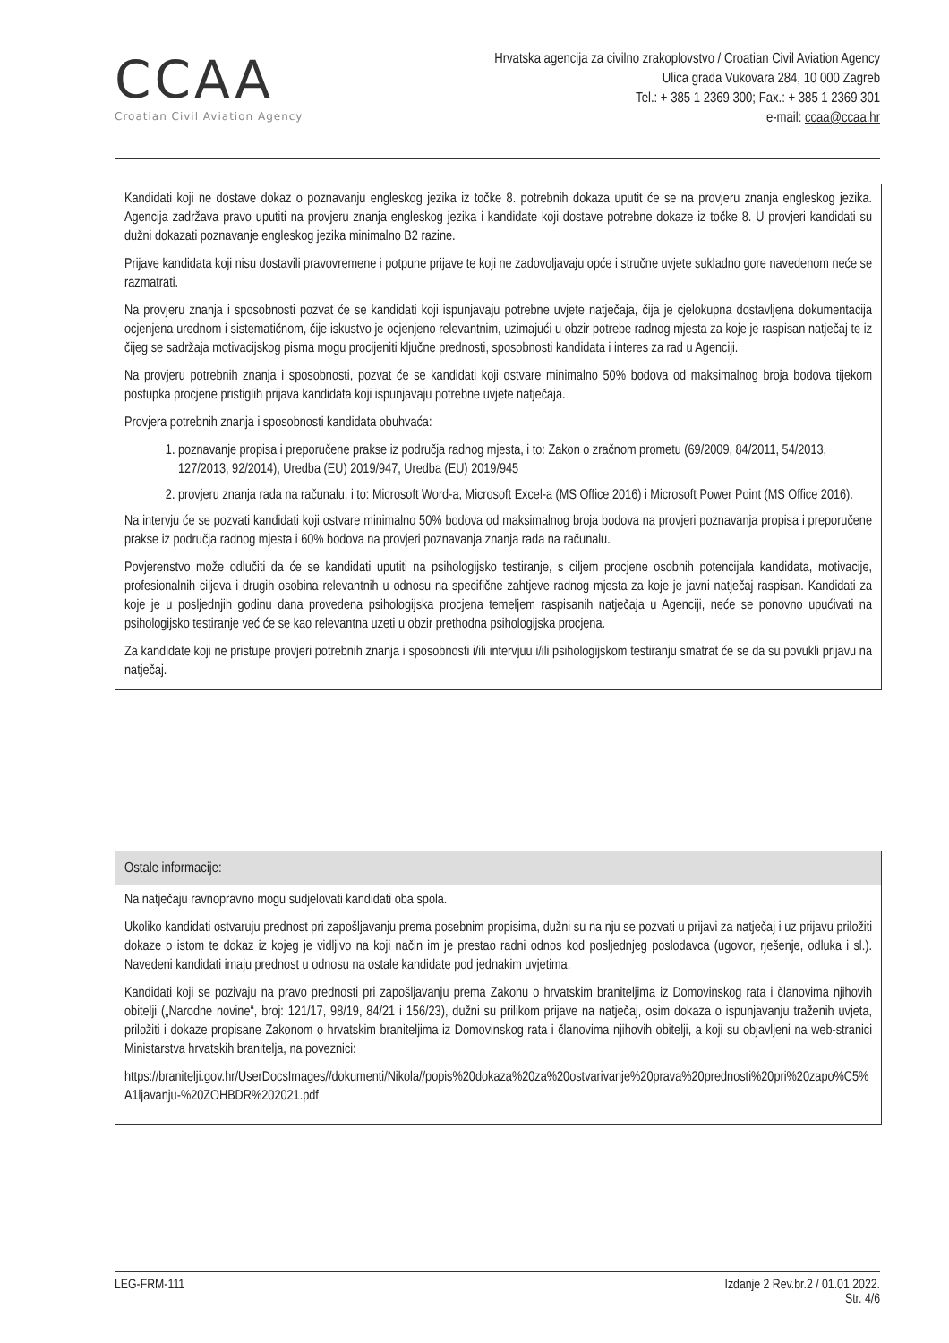CCAA
Croatian Civil Aviation Agency
Hrvatska agencija za civilno zrakoplovstvo / Croatian Civil Aviation Agency
Ulica grada Vukovara 284, 10 000 Zagreb
Tel.: + 385 1 2369 300; Fax.: + 385 1 2369 301
e-mail: ccaa@ccaa.hr
Kandidati koji ne dostave dokaz o poznavanju engleskog jezika iz točke 8. potrebnih dokaza uputit će se na provjeru znanja engleskog jezika. Agencija zadržava pravo uputiti na provjeru znanja engleskog jezika i kandidate koji dostave potrebne dokaze iz točke 8. U provjeri kandidati su dužni dokazati poznavanje engleskog jezika minimalno B2 razine.
Prijave kandidata koji nisu dostavili pravovremene i potpune prijave te koji ne zadovoljavaju opće i stručne uvjete sukladno gore navedenom neće se razmatrati.
Na provjeru znanja i sposobnosti pozvat će se kandidati koji ispunjavaju potrebne uvjete natječaja, čija je cjelokupna dostavljena dokumentacija ocjenjena urednom i sistematičnom, čije iskustvo je ocjenjeno relevantnim, uzimajući u obzir potrebe radnog mjesta za koje je raspisan natječaj te iz čijeg se sadržaja motivacijskog pisma mogu procijeniti ključne prednosti, sposobnosti kandidata i interes za rad u Agenciji.
Na provjeru potrebnih znanja i sposobnosti, pozvat će se kandidati koji ostvare minimalno 50% bodova od maksimalnog broja bodova tijekom postupka procjene pristiglih prijava kandidata koji ispunjavaju potrebne uvjete natječaja.
Provjera potrebnih znanja i sposobnosti kandidata obuhvaća:
1. poznavanje propisa i preporučene prakse iz područja radnog mjesta, i to: Zakon o zračnom prometu (69/2009, 84/2011, 54/2013, 127/2013, 92/2014), Uredba (EU) 2019/947, Uredba (EU) 2019/945
2. provjeru znanja rada na računalu, i to: Microsoft Word-a, Microsoft Excel-a (MS Office 2016) i Microsoft Power Point (MS Office 2016).
Na intervju će se pozvati kandidati koji ostvare minimalno 50% bodova od maksimalnog broja bodova na provjeri poznavanja propisa i preporučene prakse iz područja radnog mjesta i 60% bodova na provjeri poznavanja znanja rada na računalu.
Povjerenstvo može odlučiti da će se kandidati uputiti na psihologijsko testiranje, s ciljem procjene osobnih potencijala kandidata, motivacije, profesionalnih ciljeva i drugih osobina relevantnih u odnosu na specifične zahtjeve radnog mjesta za koje je javni natječaj raspisan. Kandidati za koje je u posljednjih godinu dana provedena psihologijska procjena temeljem raspisanih natječaja u Agenciji, neće se ponovno upućivati na psihologijsko testiranje već će se kao relevantna uzeti u obzir prethodna psihologijska procjena.
Za kandidate koji ne pristupe provjeri potrebnih znanja i sposobnosti i/ili intervjuu i/ili psihologijskom testiranju smatrat će se da su povukli prijavu na natječaj.
Ostale informacije:
Na natječaju ravnopravno mogu sudjelovati kandidati oba spola.
Ukoliko kandidati ostvaruju prednost pri zapošljavanju prema posebnim propisima, dužni su na nju se pozvati u prijavi za natječaj i uz prijavu priložiti dokaze o istom te dokaz iz kojeg je vidljivo na koji način im je prestao radni odnos kod posljednjeg poslodavca (ugovor, rješenje, odluka i sl.). Navedeni kandidati imaju prednost u odnosu na ostale kandidate pod jednakim uvjetima.
Kandidati koji se pozivaju na pravo prednosti pri zapošljavanju prema Zakonu o hrvatskim braniteljima iz Domovinskog rata i članovima njihovih obitelji („Narodne novine“, broj: 121/17, 98/19, 84/21 i 156/23), dužni su prilikom prijave na natječaj, osim dokaza o ispunjavanju traženih uvjeta, priložiti i dokaze propisane Zakonom o hrvatskim braniteljima iz Domovinskog rata i članovima njihovih obitelji, a koji su objavljeni na web-stranici Ministarstva hrvatskih branitelja, na poveznici:
https://branitelji.gov.hr/UserDocsImages//dokumenti/Nikola//popis%20dokaza%20za%20ostvarivanje%20prava%20prednosti%20pri%20zapo%C5%A1ljavanju-%20ZOHBDR%202021.pdf
LEG-FRM-111 Izdanje 2 Rev.br.2 / 01.01.2022.
Str. 4/6